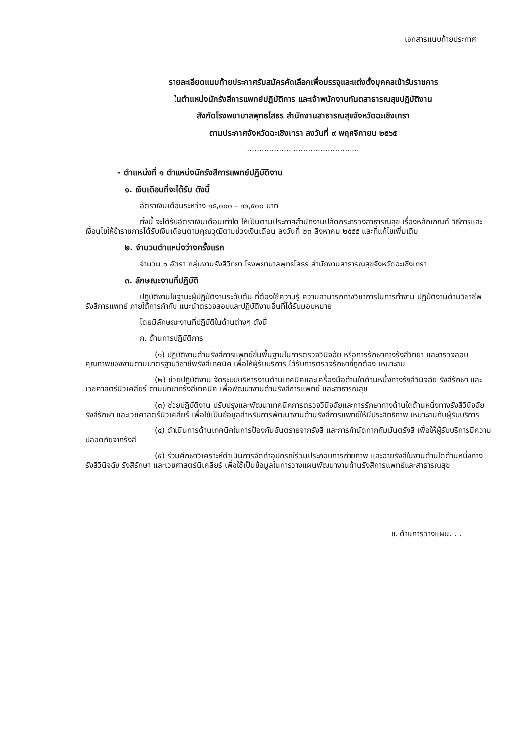เอกสารแนบท้ายประกาศ
รายละเอียดแนบท้ายประกาศรับสมัครคัดเลือกเพื่อบรรจุและแต่งตั้งบุคคลเข้ารับราชการ
ในตำแหน่งนักรังสีการแพทย์ปฏิบัติการ และเจ้าพนักงานทันตสาธารณสุขปฏิบัติงาน
สังกัดโรงพยาบาลพุทธโสธร สำนักงานสาธารณสุขจังหวัดฉะเชิงเทรา
ตามประกาศจังหวัดฉะเชิงเทรา ลงวันที่ ๙ พฤศจิกายน ๒๕๖๕
..............................................
- ตำแหน่งที่ ๑ ตำแหน่งนักรังสีการแพทย์ปฏิบัติงาน
๑. เงินเดือนที่จะได้รับ ดังนี้
อัตราเงินเดือนระหว่าง ๑๕,๐๐๐ – ๑๖,๕๐๐ บาท
ทั้งนี้ จะได้รับอัตราเงินเดือนเท่าใด ให้เป็นตามประกาศสำนักงานปลัดกระทรวงสาธารณสุข เรื่องหลักเกณฑ์ วิธีการและเงื่อนไขให้ข้าราชการได้รับเงินเดือนตามคุณวุฒิตามช่วงเงินเดือน ลงวันที่ ๒๓ สิงหาคม ๒๕๕๕ และที่แก้ไขเพิ่มเติม
๒. จำนวนตำแหน่งว่างครั้งแรก
จำนวน ๑ อัตรา กลุ่มงานรังสีวิทยา โรงพยาบาลพุทธโสธร สำนักงานสาธารณสุขจังหวัดฉะเชิงเทรา
๓. ลักษณะงานที่ปฏิบัติ
ปฏิบัติงานในฐานะผู้ปฏิบัติงานระดับต้น ที่ต้องใช้ความรู้ ความสามารถทางวิชาการในการทำงาน ปฏิบัติงานด้านวิชาชีพรังสีการแพทย์ ภายใต้การกำกับ แนะนำตรวจสอบและปฏิบัติงานอื่นที่ได้รับมอบหมาย
โดยมีลักษณะงานที่ปฏิบัติในด้านต่างๆ ดังนี้
ก. ด้านการปฏิบัติการ
(๑) ปฏิบัติงานด้านรังสีการแพทย์ขั้นพื้นฐานในการตรวจวินิจฉัย หรือการรักษาทางรังสีวิทยา และตรวจสอบคุณภาพของงานตามมาตรฐานวิชาชีพรังสีเทคนิค เพื่อให้ผู้รับบริการ ได้รับการตรวจรักษาที่ถูกต้อง เหมาะสม
(๒) ช่วยปฏิบัติงาน จัดระบบบริหารงานด้านเทคนิคและเครื่องมือด้านใดด้านหนึ่งทางรังสีวินิจฉัย รังสีรักษา และเวชศาสตร์นิวเคลียร์ ตามบทบาทรังสีเทคนิค เพื่อพัฒนางานด้านรังสีการแพทย์ และสาธารณสุข
(๓) ช่วยปฏิบัติงาน ปรับปรุงและพัฒนาเทคนิคการตรวจวินิจฉัยและการรักษาทางด้านใดด้านหนึ่งทางรังสีวินิจฉัย รังสีรักษา และเวชศาสตร์นิวเคลียร์ เพื่อใช้เป็นข้อมูลสำหรับการพัฒนางานด้านรังสีการแพทย์ให้มีประสิทธิภาพ เหมาะสมกับผู้รับบริการ
(๔) ดำเนินการด้านเทคนิคในการป้องกันอันตรายจากรังสี และการกำนัดกากกัมมันตรังสี เพื่อให้ผู้รับบริการมีความปลอดภัยจากรังสี
(๕) ร่วมศึกษาวิเคราะห์ดำเนินการจัดทำอุปกรณ์ร่วมประกอบการถ่ายภาพ และฉายรังสีในงานด้านใดด้านหนึ่งทางรังสีวินิจฉัย รังสีรักษา และเวชศาสตร์นิเคลียร์ เพื่อใช้เป็นข้อมูลในการวางแผนพัฒนางานด้านรังสีการแพทย์และสาธารณสุข
ข. ด้านการวางแผน. . .